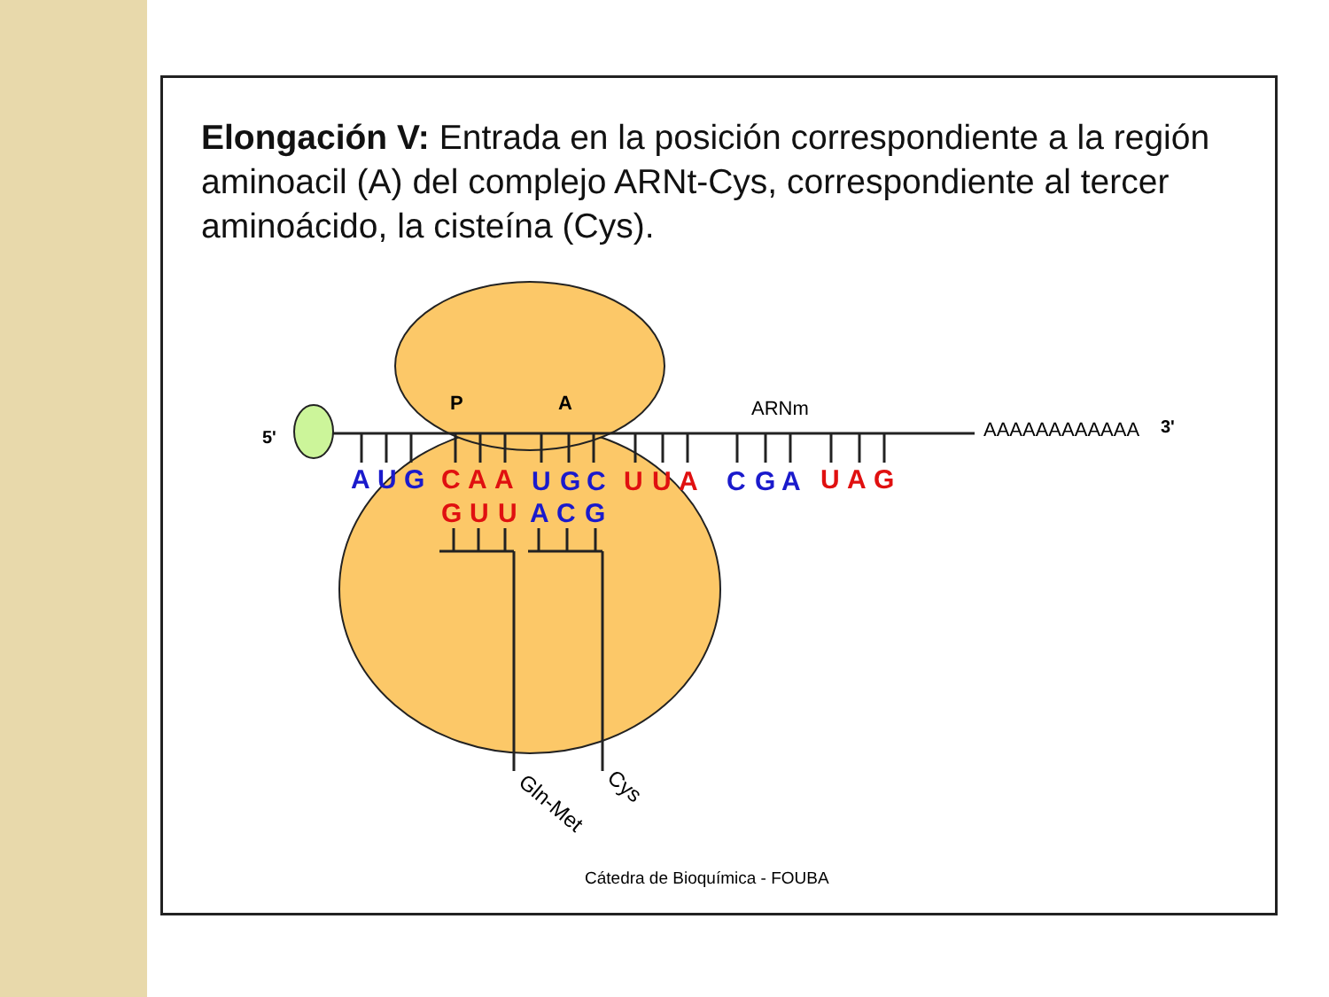Elongación V: Entrada en la posición correspondiente a la región aminoacil (A) del complejo ARNt-Cys, correspondiente al tercer aminoácido, la cisteína (Cys).
5'
P
A
ARNm
AAAAAAAAAAAA
3'
A
U
G
C
A
A
U
G
C
U
U
A
C
G
A
U
A
G
G
U
U
A
C
G
Gln-Met
Cys
Cátedra de Bioquímica - FOUBA